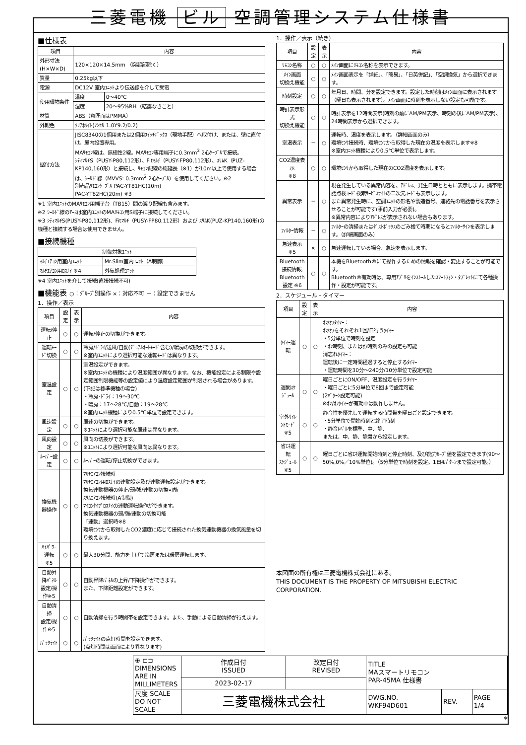三菱電機 ビル 空調管理システム仕様書
■仕様表
| 項目 | 内容 | |
| --- | --- | --- |
| 外形寸法(H×W×D) | 120×120×14.5mm （突起部除く） | |
| 質量 | 0.25kg以下 | |
| 電源 | DC12V 室内ﾕﾆｯﾄより伝送線を介して受電 | |
| 使用環境条件 | 温度 | 0～40℃ |
| | 湿度 | 20～95%RH（結露なきこと） |
| 材質 | ABS（意匠面はPMMA） | |
| 外観色 | ｸﾘｱﾎﾜｲﾄ(ﾏﾝｾﾙ 1.0Y9.2/0.2) | |
| 据付方法 | JISC8340の1個用または2個用ｽｲｯﾁﾎﾞｯｸｽ（現地手配）へ取付け、または、壁に直付け。屋内設置専用。 MAﾘﾓｺﾝ線は、無極性2線。MAﾘﾓｺﾝ専用端子に0.3mm<sup>2</sup> 2心ｹｰﾌﾞﾙで接続。 ｼﾃｨﾏﾙﾁS（PUSY-P80,112形）、Fitﾏﾙﾁ（PUSY-FP80,112形）、ｽﾘﾑK（PUZ-KP140,160形）と接続し、ﾘﾓｺﾝ配線の総延長（※1）が10m以上で使用する場合は、ｼｰﾙﾄﾞ線（MVVS: 0.3mm<sup>2</sup> 2心ｹｰﾌﾞﾙ）を使用してください。※2 別売品ﾘﾓｺﾝｹｰﾌﾞﾙ PAC-YT81HC(10m) PAC-YT82HC(20m) ※3 | |
※1 室内ﾕﾆｯﾄのMAﾘﾓｺﾝ用端子台（TB15）間の渡り配線も含みます。
※2 ｼｰﾙﾄﾞ線のｱｰｽは室内ﾕﾆｯﾄのMAﾘﾓｺﾝ用S端子に接続してください。
※3 ｼﾃｨﾏﾙﾁS(PUSY-P80,112形)、Fitﾏﾙﾁ（PUSY-FP80,112形）および ｽﾘﾑK(PUZ-KP140,160形)の機種と接続する場合は使用できません。
■接続機種
| 制御対象ﾕﾆｯﾄ | |
| --- | --- |
| ﾏﾙﾁｴｱｺﾝ用室内ﾕﾆｯﾄ | Mr.Slim室内ﾕﾆｯﾄ（A制御） |
| ﾏﾙﾁｴｱｺﾝ用ﾛｽﾅｲ ※4 | 外気処理ﾕﾆｯﾄ |
※4 室内ﾕﾆｯﾄを介して接続(直接接続不可)
■機能表 ○：ｸﾞﾙｰﾌﾟ別操作 ×：対応不可 －：設定できません
1．操作／表示
| 項目 | 設定 | 表示 | 内容 |
| --- | --- | --- | --- |
| 運転/停止 | ○ | ○ | 運転/停止の切換ができます。 |
| 運転ﾓｰﾄﾞ切換 | ○ | ○ | 冷房/ﾄﾞﾗｲ/送風/自動(ﾃﾞｭｱﾙｵｰﾄﾓｰﾄﾞ含む)/暖房の切換ができます。 ※室内ﾕﾆｯﾄにより選択可能な運転ﾓｰﾄﾞは異なります。 |
| 室温設定 | ○ | ○ | 室温設定ができます。 ※室内ﾕﾆｯﾄの機種により温度範囲が異なります。なお、機能設定による制限や設定範囲制限機能等の設定値により温度設定範囲が制限される場合があります。 (下記は標準機種の場合) ・冷房･ﾄﾞﾗｲ：19～30℃ ・暖房：17～28℃/自動：19～28℃ ※室内ﾕﾆｯﾄ機種により0.5℃単位で設定できます。 |
| 風速設定 | ○ | ○ | 風速の切換ができます。 ※ﾕﾆｯﾄにより選択可能な風速は異なります。 |
| 風向設定 | ○ | ○ | 風向の切換ができます。 ※ﾕﾆｯﾄにより選択可能な風向は異なります。 |
| ﾙｰﾊﾞｰ設定 | ○ | ○ | ﾙｰﾊﾞｰの運転/停止切換ができます。 |
| 換気機器操作 | ○ | ○ | ﾏﾙﾁｴｱｺﾝ接続時 ﾏﾙﾁｴｱｺﾝ用ﾛｽﾅｲの連動設定及び連動運転設定ができます。 換気連動機器の停止/弱/強/連動の切換可能 ｽﾘﾑｴｱｺﾝ接続時(A制御) ﾏｲｺﾝﾀｲﾌﾟﾛｽﾅｲの連動運転操作ができます。 換気連動機器の弱/強/連動の切換可能 「連動」選択時※8 環境ｾﾝｻから取得したCO2濃度に応じて接続された換気連動機器の換気風量を切り換えます。 |
| ﾊｲﾊﾟﾜｰ運転 ※5 | ○ | ○ | 最大30分間、能力を上げて冷房または暖房運転します。 |
| 自動昇降ﾊﾟﾈﾙ 設定/操作※5 | ○ | ○ | 自動昇降ﾊﾟﾈﾙの上昇/下降操作ができます。 また、下降距離設定ができます。 |
| 自動清掃 設定/操作※5 | ○ | ○ | 自動清掃を行う時間帯を設定できます。また、手動による自動清掃が行えます。 |
| ﾊﾞｯｸﾗｲﾄ | ○ | ○ | ﾊﾞｯｸﾗｲﾄの点灯時間を設定できます。 (点灯時間は画面により異なります) |
1．操作／表示（続き）
| 項目 | 設定 | 表示 | 内容 |
| --- | --- | --- | --- |
| ﾘﾓｺﾝ名称 | ○ | ○ | ﾒｲﾝ画面にﾘﾓｺﾝ名称を表示できます。 |
| ﾒｲﾝ画面 切換え機能 | ○ | ○ | ﾒｲﾝ画面表示を「詳細」、「簡易」、「日英併記」、「空調換気」から選択できます。 |
| 時刻設定 | ○ | ○ | 年月日、時間、分を設定できます。設定した時刻はﾒｲﾝ画面に表示されます（曜日も表示されます）。ﾒｲﾝ画面に時刻を表示しない設定も可能です。 |
| 時計表示形式 切換え機能 | ○ | ○ | 時計表示を12時間表示(時刻の前にAM/PM表示、時刻の後にAM/PM表示)、24時間表示から選択できます。 |
| 室温表示 | － | ○ | 運転時、温度を表示します。（詳細画面のみ） 環境ｾﾝｻ接続時、環境ｾﾝｻから取得した現在の温度を表示します※8 ※室内ﾕﾆｯﾄ機種により0.5℃単位で表示します。 |
| CO2濃度表示 ※8 | ○ | ○ | 環境ｾﾝｻから取得した現在のCO2濃度を表示します。 |
| 異常表示 | － | ○ | 現在発生している異常内容を、ｱﾄﾞﾚｽ、発生日時とともに表示します。携帯電話点検ｺｰﾄﾞ検索ｻｰﾋﾞｽｻｲﾄの二次元ｺｰﾄﾞも表示します。 また異常発生時に、空調ﾕﾆｯﾄの形名や製造番号、連絡先の電話番号を表示させることが可能です(事前入力が必要)。 ※異常内容によりｱﾄﾞﾚｽが表示されない場合もあります。 |
| ﾌｨﾙﾀｰ情報 | － | ○ | ﾌｨﾙﾀｰの清掃またはﾀﾞｽﾄﾎﾞｯｸｽのごみ捨て時期になるとﾌｨﾙﾀｰｻｲﾝを表示します。（詳細画面のみ） |
| 急速表示 ※5 | × | ○ | 急速運転している場合、急速を表示します。 |
| Bluetooth 接続情報, Bluetooth 設定 ※6 | ○ | ○ | 本機をBluetooth®にて操作するための情報を確認・変更することが可能です。 Bluetooth®有効時は、専用ｱﾌﾟﾘをｲﾝｽﾄｰﾙしたｽﾏｰﾄﾌｫﾝ・ﾀﾌﾞﾚｯﾄにて各種操作・設定が可能です。 |
2．スケジュール・タイマー
| 項目 | 設定 | 表示 | 内容 |
| --- | --- | --- | --- |
| ﾀｲﾏｰ運転 | ○ | ○ | ｵﾝ/ｵﾌﾀｲﾏｰ： ｵﾝ/ｵﾌをそれぞれ1回/日行うﾀｲﾏｰ ・5分単位で時刻を設定 ・ｵﾝ時刻、またはｵﾌ時刻のみの設定も可能 消忘れﾀｲﾏｰ： 運転後に一定時間経過すると停止するﾀｲﾏｰ ・運転時間を30分～240分/10分単位で設定可能 |
| 週間ｽｹｼﾞｭｰﾙ | ○ | ○ | 曜日ごとにON/OFF、温度設定を行うﾀｲﾏｰ ・曜日ごとに5分単位で8回まで設定可能 (2ﾊﾟﾀｰﾝ設定可能) ※ｵﾝ/ｵﾌﾀｲﾏｰが有効中は動作しません。 |
| 室外ｻｲﾚﾝﾄﾓｰﾄﾞ ※5 | ○ | ○ | 静音性を優先して運転する時間帯を曜日ごと設定できます。 ・5分単位で開始時刻と終了時刻 ・静音ﾚﾍﾞﾙを標準、中、静、 または、中、静、静粛から設定します。 |
| 省ｴﾈ運転 ｽｹｼﾞｭｰﾙ ※5 | ○ | ○ | 曜日ごとに省ｴﾈ運転開始時刻と停止時刻、及び能力ｾｰﾌﾞ値を設定できます(90～50%,0%／10%単位)。（5分単位で時刻を設定。1日4ﾊﾟﾀｰﾝまで設定可能。） |
本図面の所有権は三菱電機株式会社にある。
THIS DOCUMENT IS THE PROPERTY OF MITSUBISHI ELECTRIC CORPORATION.
| ⊕ ⊏⊐ DIMENSIONS ARE IN MILLIMETERS | 作成日付 ISSUED | 改定日付 REVISED | TITLE MAスマートリモコン PAR-45MA 仕様書 | | |
| | 2023-02-17 | | | | |
| 尺度 SCALE DO NOT SCALE | 三菱電機株式会社 | | DWG.NO. WKF94D601 | REV. | PAGE 1/4 |
*